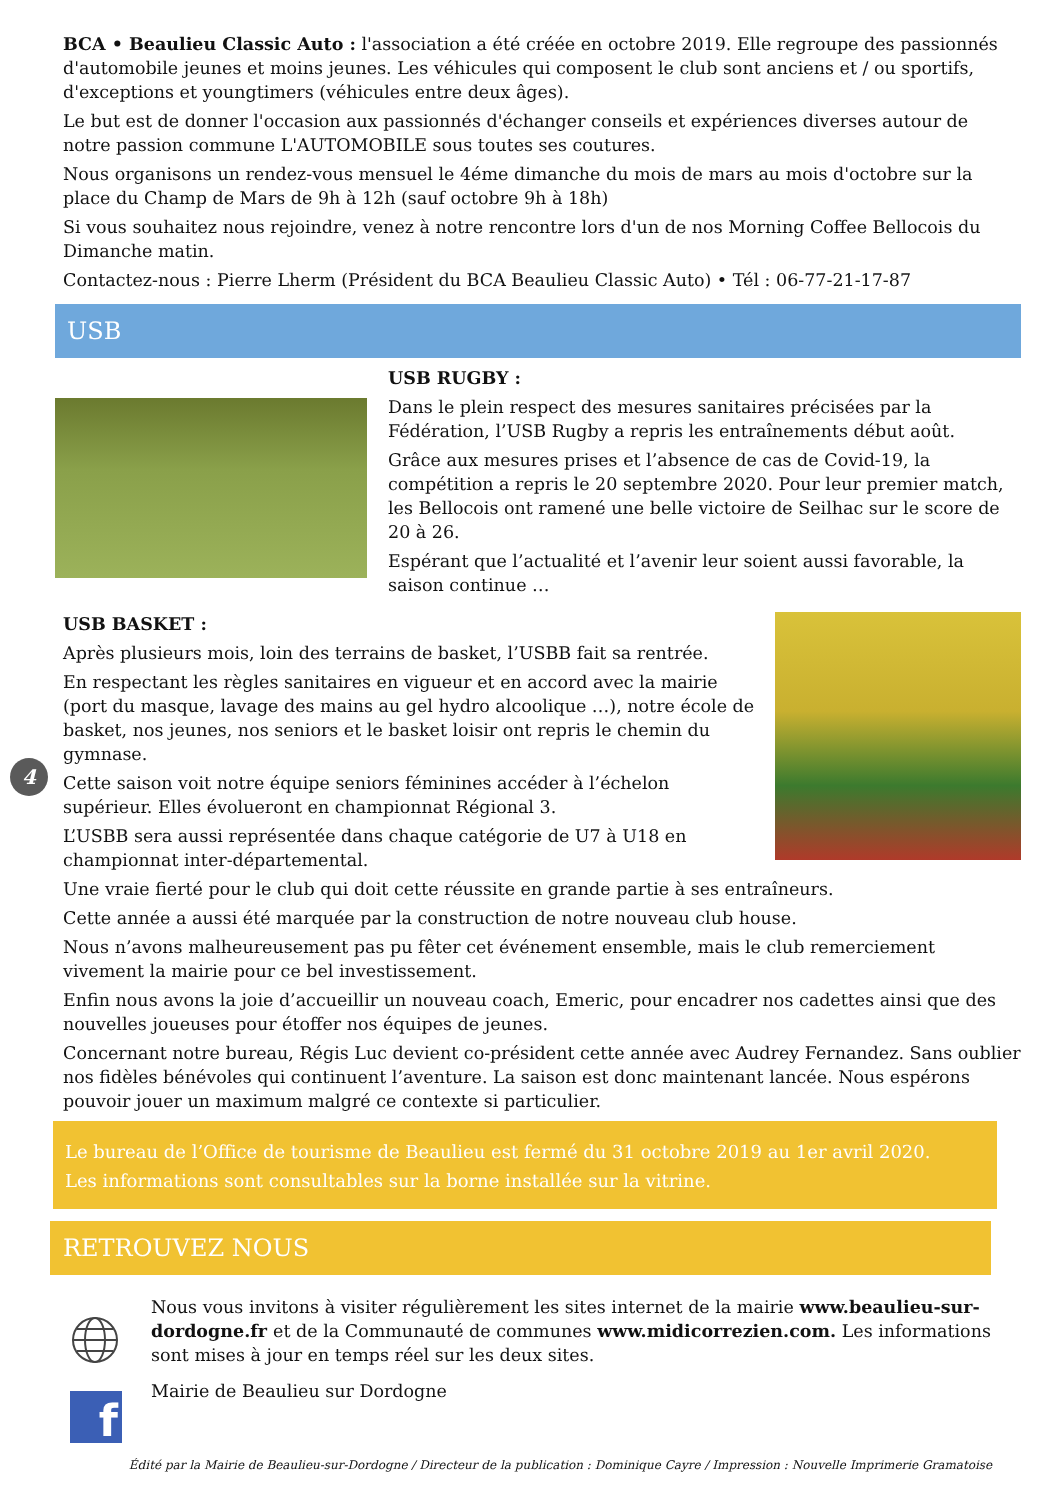BCA • Beaulieu Classic Auto : l'association a été créée en octobre 2019. Elle regroupe des passionnés d'automobile jeunes et moins jeunes. Les véhicules qui composent le club sont anciens et / ou sportifs, d'exceptions et youngtimers (véhicules entre deux âges).
Le but est de donner l'occasion aux passionnés d'échanger conseils et expériences diverses autour de notre passion commune L'AUTOMOBILE sous toutes ses coutures.
Nous organisons un rendez-vous mensuel le 4éme dimanche du mois de mars au mois d'octobre sur la place du Champ de Mars de 9h à 12h (sauf octobre 9h à 18h)
Si vous souhaitez nous rejoindre, venez à notre rencontre lors d'un de nos Morning Coffee Bellocois du Dimanche matin.
Contactez-nous : Pierre Lherm (Président du BCA Beaulieu Classic Auto) • Tél : 06-77-21-17-87
USB
USB RUGBY :
Dans le plein respect des mesures sanitaires précisées par la Fédération, l’USB Rugby a repris les entraînements début août.
Grâce aux mesures prises et l’absence de cas de Covid-19, la compétition a repris le 20 septembre 2020. Pour leur premier match, les Bellocois ont ramené une belle victoire de Seilhac sur le score de 20 à 26.
Espérant que l’actualité et l’avenir leur soient aussi favorable, la saison continue …
USB BASKET :
Après plusieurs mois, loin des terrains de basket, l’USBB fait sa rentrée.
En respectant les règles sanitaires en vigueur et en accord avec la mairie (port du masque, lavage des mains au gel hydro alcoolique …), notre école de basket, nos jeunes, nos seniors et le basket loisir ont repris le chemin du gymnase.
Cette saison voit notre équipe seniors féminines accéder à l’échelon supérieur. Elles évolueront en championnat Régional 3.
L’USBB sera aussi représentée dans chaque catégorie de U7 à U18 en championnat inter-départemental.
Une vraie fierté pour le club qui doit cette réussite en grande partie à ses entraîneurs.
Cette année a aussi été marquée par la construction de notre nouveau club house.
Nous n’avons malheureusement pas pu fêter cet événement ensemble, mais le club remerciement vivement la mairie pour ce bel investissement.
Enfin nous avons la joie d’accueillir un nouveau coach, Emeric, pour encadrer nos cadettes ainsi que des nouvelles joueuses pour étoffer nos équipes de jeunes.
Concernant notre bureau, Régis Luc devient co-président cette année avec Audrey Fernandez. Sans oublier nos fidèles bénévoles qui continuent l’aventure. La saison est donc maintenant lancée. Nous espérons pouvoir jouer un maximum malgré ce contexte si particulier.
4
Le bureau de l’Office de tourisme de Beaulieu est fermé du 31 octobre 2019 au 1er avril 2020.
Les informations sont consultables sur la borne installée sur la vitrine.
RETROUVEZ NOUS
f
Nous vous invitons à visiter régulièrement les sites internet de la mairie www.beaulieu-sur-dordogne.fr et de la Communauté de communes www.midicorrezien.com. Les informations sont mises à jour en temps réel sur les deux sites.
Mairie de Beaulieu sur Dordogne
Édité par la Mairie de Beaulieu-sur-Dordogne / Directeur de la publication : Dominique Cayre / Impression : Nouvelle Imprimerie Gramatoise